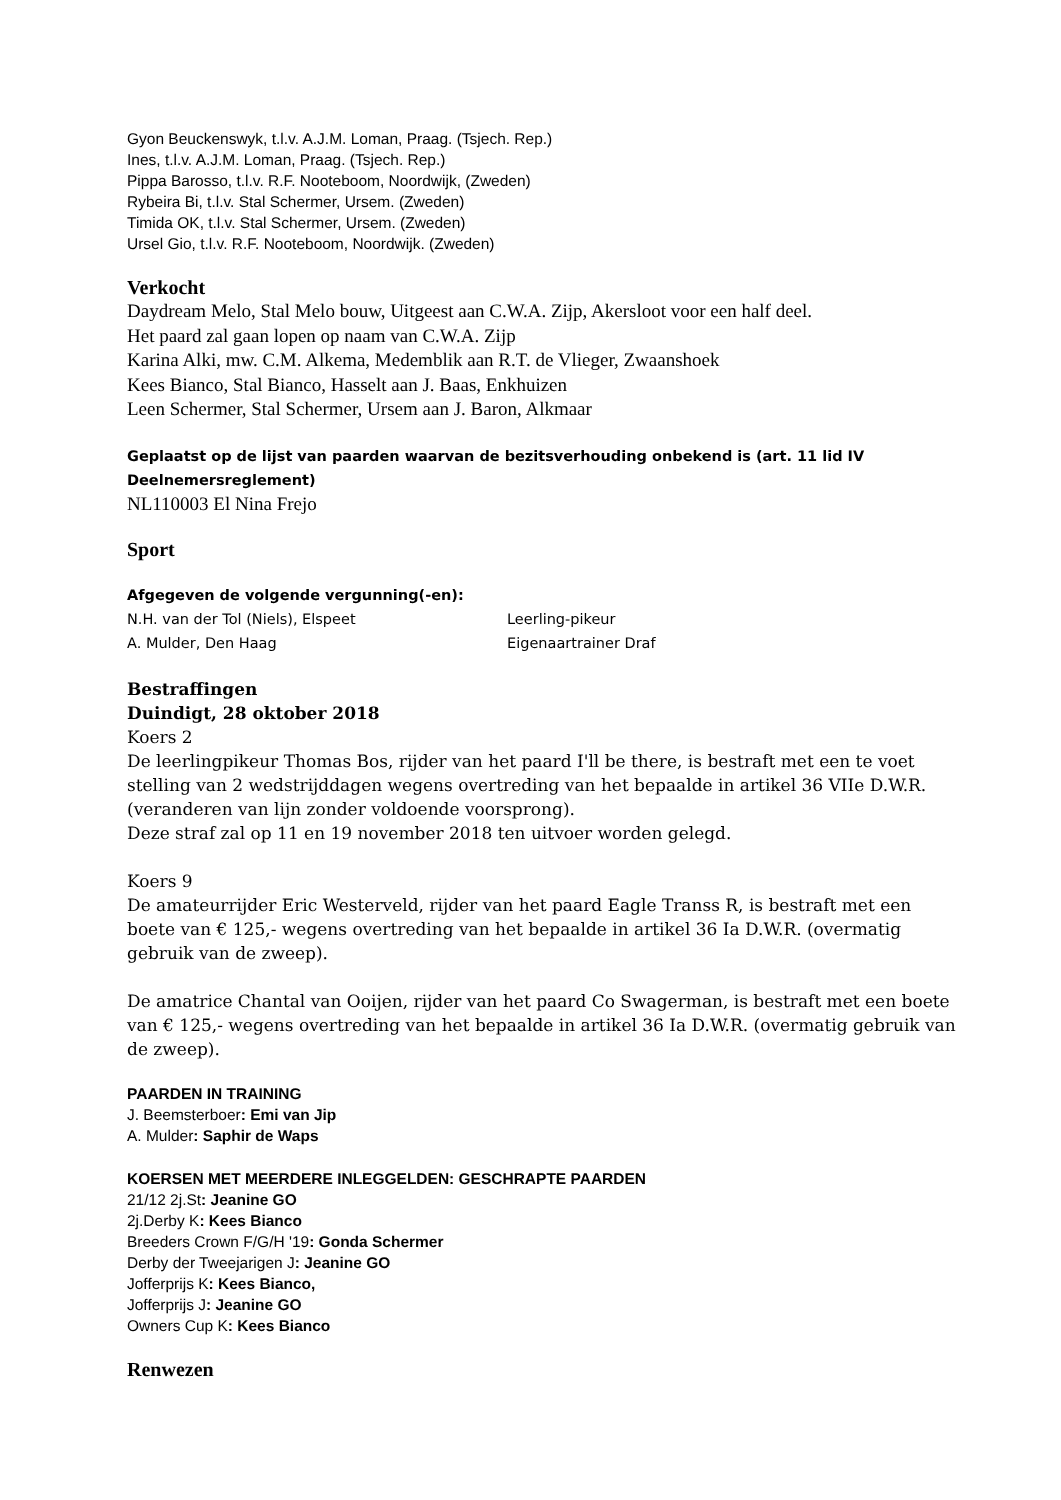Gyon Beuckenswyk, t.l.v. A.J.M. Loman, Praag. (Tsjech. Rep.)
Ines, t.l.v. A.J.M. Loman, Praag. (Tsjech. Rep.)
Pippa Barosso, t.l.v. R.F. Nooteboom, Noordwijk, (Zweden)
Rybeira Bi, t.l.v. Stal Schermer, Ursem. (Zweden)
Timida OK, t.l.v. Stal Schermer, Ursem. (Zweden)
Ursel Gio, t.l.v. R.F. Nooteboom, Noordwijk. (Zweden)
Verkocht
Daydream Melo, Stal Melo bouw, Uitgeest aan C.W.A. Zijp, Akersloot voor een half deel.
Het paard zal gaan lopen op naam van C.W.A. Zijp
Karina Alki, mw. C.M. Alkema, Medemblik aan R.T. de Vlieger, Zwaanshoek
Kees Bianco, Stal Bianco, Hasselt aan J. Baas, Enkhuizen
Leen Schermer, Stal Schermer, Ursem aan J. Baron, Alkmaar
Geplaatst op de lijst van paarden waarvan de bezitsverhouding onbekend is (art. 11 lid IV Deelnemersreglement)
NL110003 El Nina Frejo
Sport
Afgegeven de volgende vergunning(-en):
N.H. van der Tol (Niels), Elspeet Leerling-pikeur
A. Mulder, Den Haag Eigenaartrainer Draf
Bestraffingen
Duindigt, 28 oktober 2018
Koers 2
De leerlingpikeur Thomas Bos, rijder van het paard I'll be there, is bestraft met een te voet stelling van 2 wedstrijddagen wegens overtreding van het bepaalde in artikel 36 VIIe D.W.R. (veranderen van lijn zonder voldoende voorsprong).
Deze straf zal op 11 en 19 november 2018 ten uitvoer worden gelegd.
Koers 9
De amateurrijder Eric Westerveld, rijder van het paard Eagle Transs R, is bestraft met een boete van € 125,- wegens overtreding van het bepaalde in artikel 36 Ia D.W.R. (overmatig gebruik van de zweep).
De amatrice Chantal van Ooijen, rijder van het paard Co Swagerman, is bestraft met een boete van € 125,- wegens overtreding van het bepaalde in artikel 36 Ia D.W.R. (overmatig gebruik van de zweep).
PAARDEN IN TRAINING
J. Beemsterboer: Emi van Jip
A. Mulder: Saphir de Waps
KOERSEN MET MEERDERE INLEGGELDEN: GESCHRAPTE PAARDEN
21/12 2j.St: Jeanine GO
2j.Derby K: Kees Bianco
Breeders Crown F/G/H '19: Gonda Schermer
Derby der Tweejarigen J: Jeanine GO
Jofferprijs K: Kees Bianco,
Jofferprijs J: Jeanine GO
Owners Cup K: Kees Bianco
Renwezen